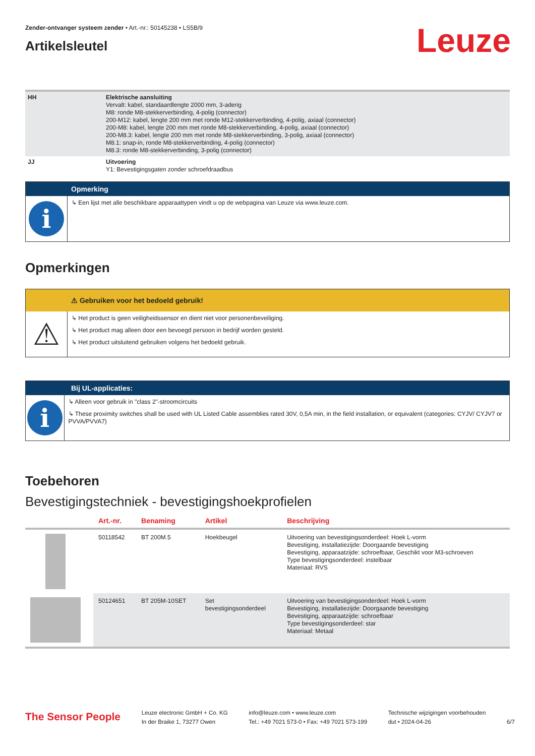Zender-ontvanger systeem zender • Art.-nr.: 50145238 • LS5B/9
Artikelsleutel
Leuze
| HH | Elektrische aansluiting Vervalt: kabel, standaardlengte 2000 mm, 3-aderig M8: ronde M8-stekkerverbinding, 4-polig (connector) 200-M12: kabel, lengte 200 mm met ronde M12-stekkerverbinding, 4-polig, axiaal (connector) 200-M8: kabel, lengte 200 mm met ronde M8-stekkerverbinding, 4-polig, axiaal (connector) 200-M8.3: kabel, lengte 200 mm met ronde M8-stekkerverbinding, 3-polig, axiaal (connector) M8.1: snap-in, ronde M8-stekkerverbinding, 4-polig (connector) M8.3: ronde M8-stekkerverbinding, 3-polig (connector) |
| JJ | Uitvoering Y1: Bevestigingsgaten zonder schroefdraadbus |
Opmerking
i
↳ Een lijst met alle beschikbare apparaattypen vindt u op de webpagina van Leuze via www.leuze.com.
Opmerkingen
⚠ Gebruiken voor het bedoeld gebruik!
⚠
↳ Het product is geen veiligheidssensor en dient niet voor personenbeveiliging.
↳ Het product mag alleen door een bevoegd persoon in bedrijf worden gesteld.
↳ Het product uitsluitend gebruiken volgens het bedoeld gebruik.
Bij UL-applicaties:
i
↳ Alleen voor gebruik in "class 2"-stroomcircuits
↳ These proximity switches shall be used with UL Listed Cable assemblies rated 30V, 0,5A min, in the field installation, or equivalent (categories: CYJV/ CYJV7 or PVVA/PVVA7)
Toebehoren
Bevestigingstechniek - bevestigingshoekprofielen
| | Art.-nr. | Benaming | Artikel | Beschrijving |
| --- | --- | --- | --- | --- |
| | 50118542 | BT 200M.5 | Hoekbeugel | Uitvoering van bevestigingsonderdeel: Hoek L-vorm Bevestiging, installatiezijde: Doorgaande bevestiging Bevestiging, apparaatzijde: schroefbaar, Geschikt voor M3-schroeven Type bevestigingsonderdeel: instelbaar Materiaal: RVS |
| | 50124651 | BT 205M-10SET | Set bevestigingsonderdeel | Uitvoering van bevestigingsonderdeel: Hoek L-vorm Bevestiging, installatiezijde: Doorgaande bevestiging Bevestiging, apparaatzijde: schroefbaar Type bevestigingsonderdeel: star Materiaal: Metaal |
The Sensor People
Leuze electronic GmbH + Co. KG
In der Braike 1, 73277 Owen
info@leuze.com • www.leuze.com
Tel.: +49 7021 573-0 • Fax: +49 7021 573-199
Technische wijzigingen voorbehouden
dut • 2024-04-26
6/7